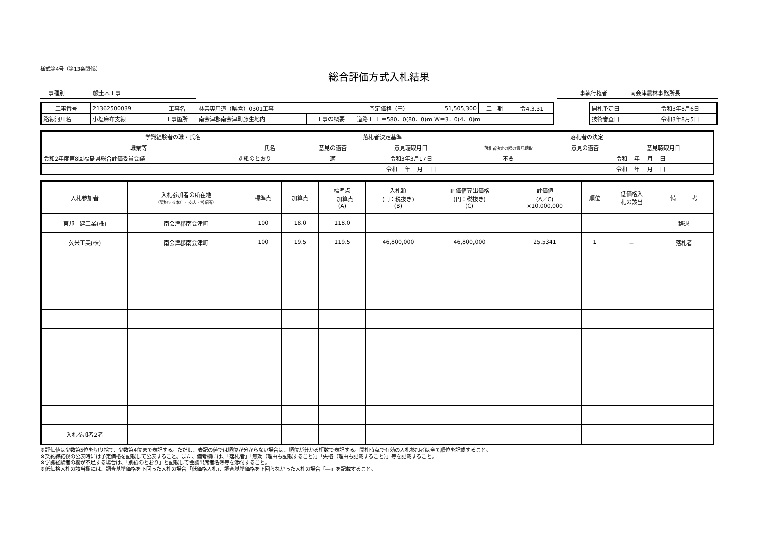様式第4号（第13条関係）
総合評価方式入札結果
工事種別 一般土木工事 工事執行権者 南会津農林事務所長
| 工事番号 | 21362500039 | 工事名 | 林業専用道（県営）0301工事 | | 予定価格（円） | 51,505,300 | 工 期 | 令4.3.31 |
| 路線河川名 | 小塩麻布支線 | 工事箇所 | 南会津郡南会津町藤生地内 | 工事の概要 | 道路工 Ｌ＝580．0(80．0)ｍ Ｗ＝3．0(4．0)ｍ | | | |
| 開札予定日 | 令和3年8月6日 |
| 技術審査日 | 令和3年8月5日 |
| 学識経験者の職・氏名 | | 落札者決定基準 | | 落札者の決定 | | |
| 職業等 | 氏名 | 意見の適否 | 意見聴取月日 | 落札者決定の際の意見聴取 | 意見の適否 | 意見聴取月日 |
| 令和2年度第8回福島県総合評価委員会議 | 別紙のとおり | 適 | 令和3年3月17日 | 不要 | | 令和 年 月 日 |
| | | | 令和 年 月 日 | | | 令和 年 月 日 |
| 入札参加者 | 入札参加者の所在地 （契約する本店・支店・営業所） | 標準点 | 加算点 | 標準点 ＋加算点 (A) | 入札額 (円：税抜き) (B) | 評価値算出価格 (円：税抜き) (C) | 評価値 (A／C) ×10,000,000 | 順位 | 低価格入 札の該当 | 備 考 |
| 東邦土建工業(株) | 南会津郡南会津町 | 100 | 18.0 | 118.0 | | | | | | 辞退 |
| 久米工業(株) | 南会津郡南会津町 | 100 | 19.5 | 119.5 | 46,800,000 | 46,800,000 | 25.5341 | 1 | － | 落札者 |
| 入札参加者2者 | | | | | | | | | | |
※評価値は少数第5位を切り捨て、少数第4位まで表記する。ただし、表記の値では順位が分からない場合は、順位が分かる桁数で表記する。開札時点で有効の入札参加者は全て順位を記載すること。
※契約締結後の公表時には予定価格を記載して公表すること。また、備考欄には、「落札者」「無効（理由も記載すること）」「失格（理由も記載すること）」等を記載すること。
※学識経験者の欄が不足する場合は、「別紙のとおり」と記載して会議出席者名簿等を添付すること。
※低価格入札の該当欄には、調査基準価格を下回った入札の場合「低価格入札」、調査基準価格を下回らなかった入札の場合「―」を記載すること。